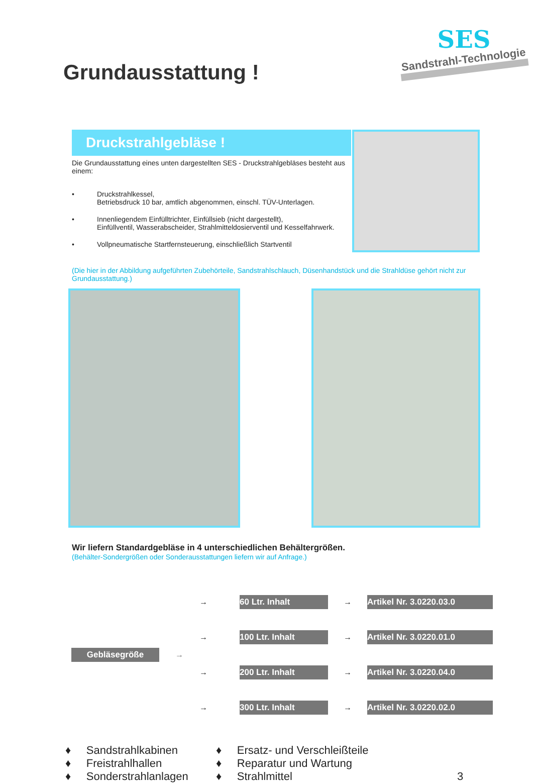Grundausstattung !
SES
Sandstrahl-Technologie
Druckstrahlgebläse !
Die Grundausstattung eines unten dargestellten SES - Druckstrahlgebläses besteht aus einem:
• Druckstrahlkessel,
Betriebsdruck 10 bar, amtlich abgenommen, einschl. TÜV-Unterlagen.
• Innenliegendem Einfülltrichter, Einfüllsieb (nicht dargestellt),
Einfüllventil, Wasserabscheider, Strahlmitteldosierventil und Kesselfahrwerk.
• Vollpneumatische Startfernsteuerung, einschließlich Startventil
(Die hier in der Abbildung aufgeführten Zubehörteile, Sandstrahlschlauch, Düsenhandstück und die Strahldüse gehört nicht zur Grundausstattung.)
Wir liefern Standardgebläse in 4 unterschiedlichen Behältergrößen.
(Behälter-Sondergrößen oder Sonderausstattungen liefern wir auf Anfrage.)
Gebläsegröße
→
→
60 Ltr. Inhalt
→
Artikel Nr. 3.0220.03.0
→
100 Ltr. Inhalt
→
Artikel Nr. 3.0220.01.0
→
200 Ltr. Inhalt
→
Artikel Nr. 3.0220.04.0
→
300 Ltr. Inhalt
→
Artikel Nr. 3.0220.02.0
♦ Sandstrahlkabinen
♦ Freistrahlhallen
♦ Sonderstrahlanlagen
♦ Ersatz- und Verschleißteile
♦ Reparatur und Wartung
♦ Strahlmittel
3